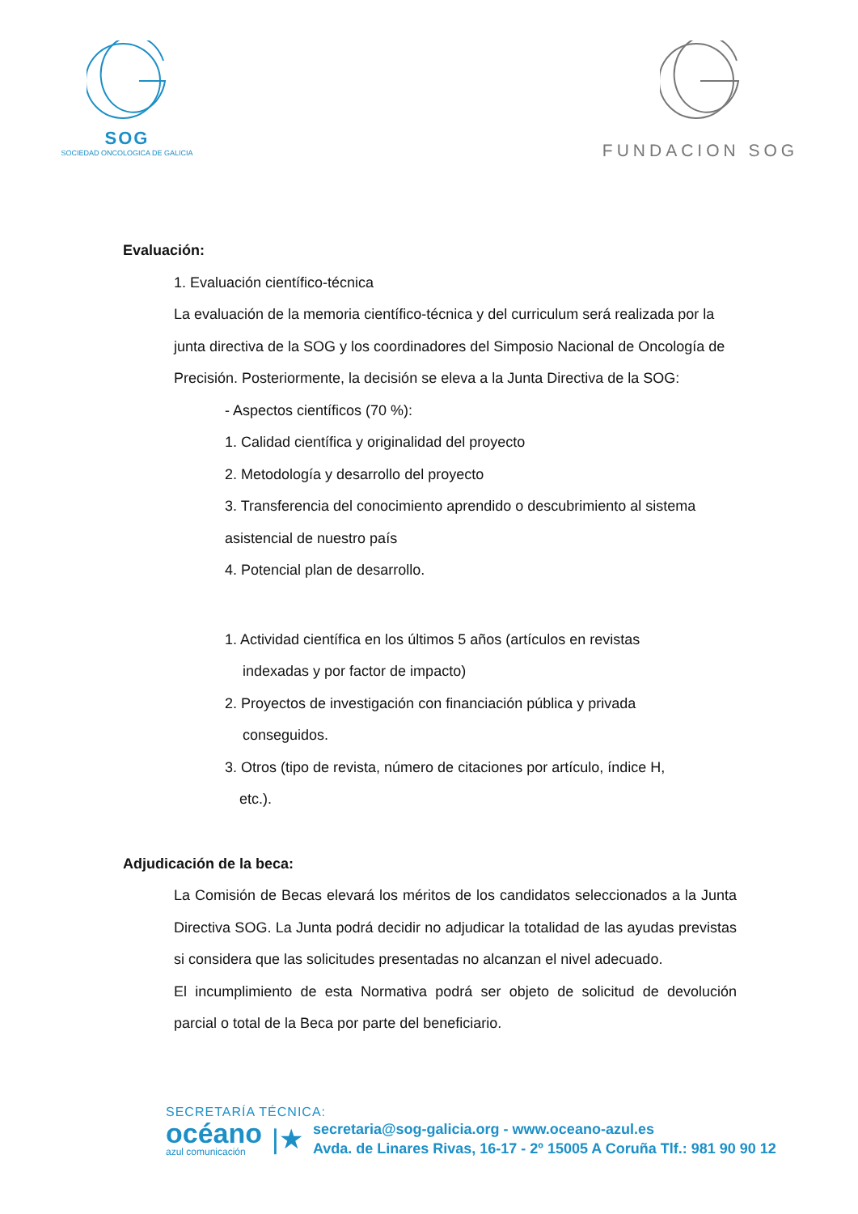SOG
SOCIEDAD ONCOLOGICA DE GALICIA
FUNDACION SOG
Evaluación:
1. Evaluación científico-técnica
La evaluación de la memoria científico-técnica y del curriculum será realizada por la junta directiva de la SOG y los coordinadores del Simposio Nacional de Oncología de Precisión. Posteriormente, la decisión se eleva a la Junta Directiva de la SOG:
- Aspectos científicos (70 %):
1. Calidad científica y originalidad del proyecto
2. Metodología y desarrollo del proyecto
3. Transferencia del conocimiento aprendido o descubrimiento al sistema asistencial de nuestro país
4. Potencial plan de desarrollo.
1. Actividad científica en los últimos 5 años (artículos en revistas
indexadas y por factor de impacto)
2. Proyectos de investigación con financiación pública y privada
conseguidos.
3. Otros (tipo de revista, número de citaciones por artículo, índice H,
etc.).
Adjudicación de la beca:
La Comisión de Becas elevará los méritos de los candidatos seleccionados a la Junta Directiva SOG. La Junta podrá decidir no adjudicar la totalidad de las ayudas previstas si considera que las solicitudes presentadas no alcanzan el nivel adecuado.
El incumplimiento de esta Normativa podrá ser objeto de solicitud de devolución parcial o total de la Beca por parte del beneficiario.
SECRETARÍA TÉCNICA:
océano
azul comunicación
|★
secretaria@sog-galicia.org - www.oceano-azul.es
Avda. de Linares Rivas, 16-17 - 2º 15005 A Coruña Tlf.: 981 90 90 12